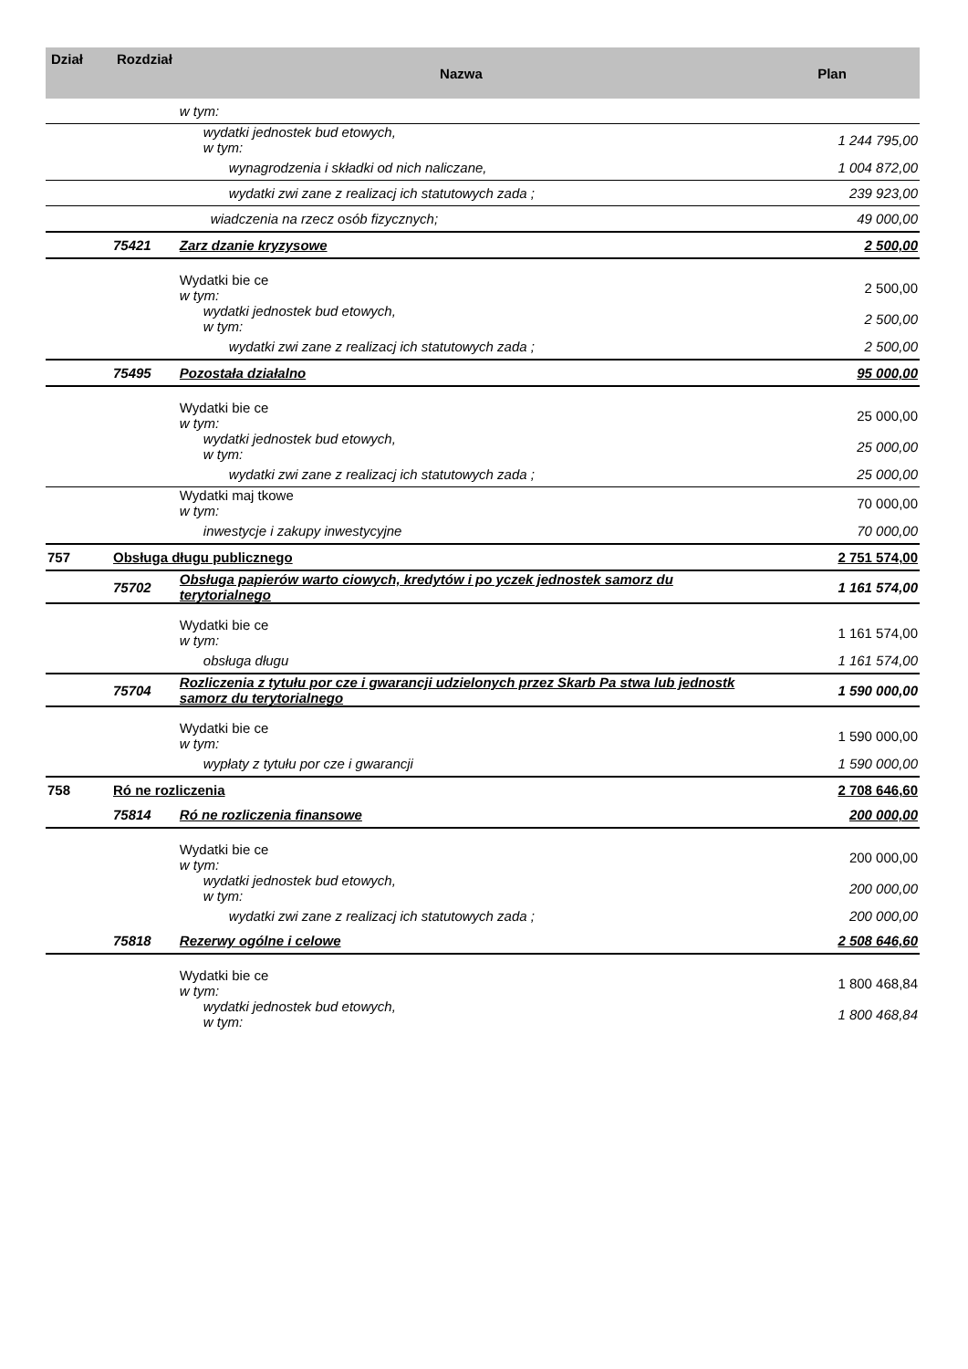| Dział | Rozdział | Nazwa | Plan |
| --- | --- | --- | --- |
| | | w tym: | |
| | | wydatki jednostek bud etowych, w tym: | 1 244 795,00 |
| | | wynagrodzenia i składki od nich naliczane, | 1 004 872,00 |
| | | wydatki zwi zane z realizacj ich statutowych zada ; | 239 923,00 |
| | | wiadczenia na rzecz osób fizycznych; | 49 000,00 |
| | 75421 | Zarz dzanie kryzysowe | 2 500,00 |
| | | Wydatki bie ce w tym: | 2 500,00 |
| | | wydatki jednostek bud etowych, w tym: | 2 500,00 |
| | | wydatki zwi zane z realizacj ich statutowych zada ; | 2 500,00 |
| | 75495 | Pozostała działalno | 95 000,00 |
| | | Wydatki bie ce w tym: | 25 000,00 |
| | | wydatki jednostek bud etowych, w tym: | 25 000,00 |
| | | wydatki zwi zane z realizacj ich statutowych zada ; | 25 000,00 |
| | | Wydatki maj tkowe w tym: | 70 000,00 |
| | | inwestycje i zakupy inwestycyjne | 70 000,00 |
| 757 | Obsługa długu publicznego | | 2 751 574,00 |
| | 75702 | Obsługa papierów warto ciowych, kredytów i po yczek jednostek samorz du terytorialnego | 1 161 574,00 |
| | | Wydatki bie ce w tym: | 1 161 574,00 |
| | | obsługa długu | 1 161 574,00 |
| | 75704 | Rozliczenia z tytułu por cze i gwarancji udzielonych przez Skarb Pa stwa lub jednostk samorz du terytorialnego | 1 590 000,00 |
| | | Wydatki bie ce w tym: | 1 590 000,00 |
| | | wypłaty z tytułu por cze i gwarancji | 1 590 000,00 |
| 758 | Ró ne rozliczenia | | 2 708 646,60 |
| | 75814 | Ró ne rozliczenia finansowe | 200 000,00 |
| | | Wydatki bie ce w tym: | 200 000,00 |
| | | wydatki jednostek bud etowych, w tym: | 200 000,00 |
| | | wydatki zwi zane z realizacj ich statutowych zada ; | 200 000,00 |
| | 75818 | Rezerwy ogólne i celowe | 2 508 646,60 |
| | | Wydatki bie ce w tym: | 1 800 468,84 |
| | | wydatki jednostek bud etowych, w tym: | 1 800 468,84 |